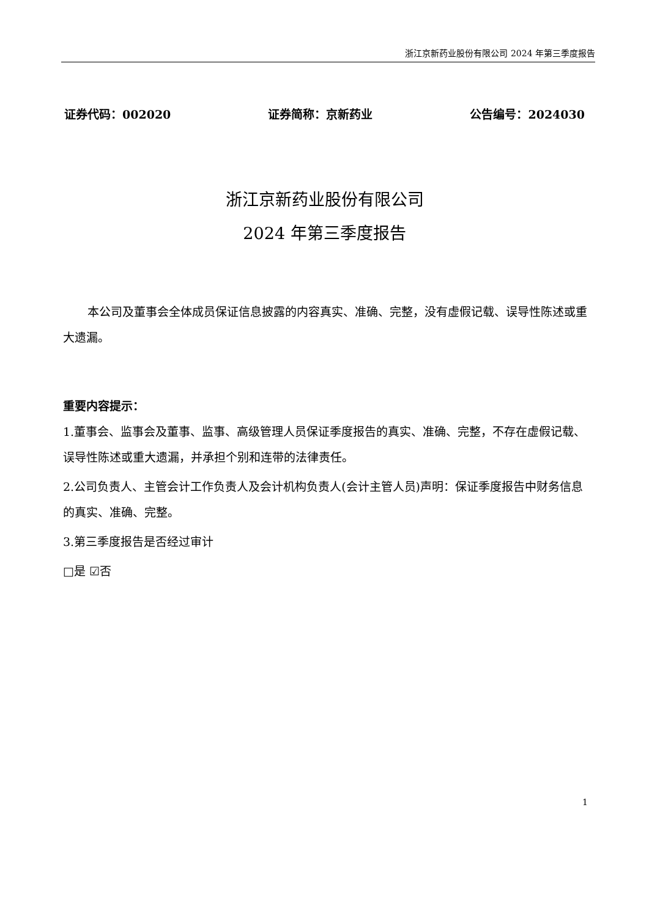浙江京新药业股份有限公司 2024 年第三季度报告
证券代码：002020 证券简称：京新药业 公告编号：2024030
浙江京新药业股份有限公司
2024 年第三季度报告
本公司及董事会全体成员保证信息披露的内容真实、准确、完整，没有虚假记载、误导性陈述或重大遗漏。
重要内容提示：
1.董事会、监事会及董事、监事、高级管理人员保证季度报告的真实、准确、完整，不存在虚假记载、误导性陈述或重大遗漏，并承担个别和连带的法律责任。
2.公司负责人、主管会计工作负责人及会计机构负责人(会计主管人员)声明：保证季度报告中财务信息的真实、准确、完整。
3.第三季度报告是否经过审计
□是 ☑否
1